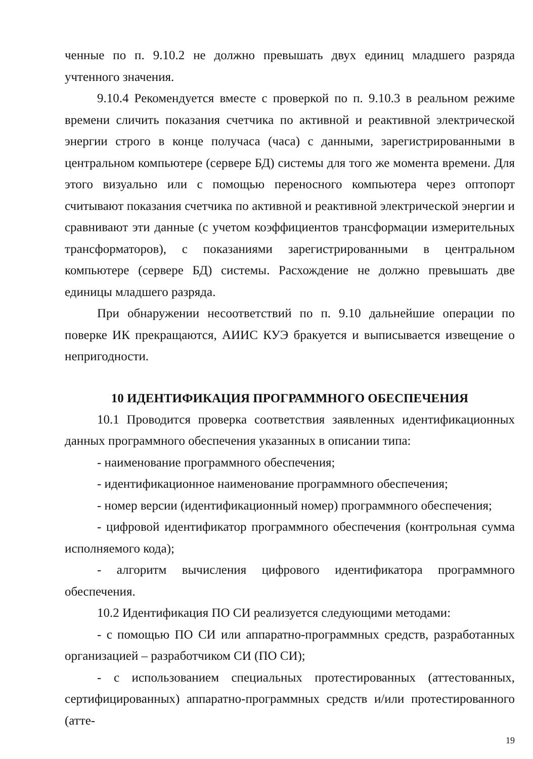ченные по п. 9.10.2 не должно превышать двух единиц младшего разряда учтенного значения.
9.10.4 Рекомендуется вместе с проверкой по п. 9.10.3 в реальном режиме времени сличить показания счетчика по активной и реактивной электрической энергии строго в конце получаса (часа) с данными, зарегистрированными в центральном компьютере (сервере БД) системы для того же момента времени. Для этого визуально или с помощью переносного компьютера через оптопорт считывают показания счетчика по активной и реактивной электрической энергии и сравнивают эти данные (с учетом коэффициентов трансформации измерительных трансформаторов), с показаниями зарегистрированными в центральном компьютере (сервере БД) системы. Расхождение не должно превышать две единицы младшего разряда.
При обнаружении несоответствий по п. 9.10 дальнейшие операции по поверке ИК прекращаются, АИИС КУЭ бракуется и выписывается извещение о непригодности.
10 ИДЕНТИФИКАЦИЯ ПРОГРАММНОГО ОБЕСПЕЧЕНИЯ
10.1 Проводится проверка соответствия заявленных идентификационных данных программного обеспечения указанных в описании типа:
- наименование программного обеспечения;
- идентификационное наименование программного обеспечения;
- номер версии (идентификационный номер) программного обеспечения;
- цифровой идентификатор программного обеспечения (контрольная сумма исполняемого кода);
- алгоритм вычисления цифрового идентификатора программного обеспечения.
10.2 Идентификация ПО СИ реализуется следующими методами:
- с помощью ПО СИ или аппаратно-программных средств, разработанных организацией – разработчиком СИ (ПО СИ);
- с использованием специальных протестированных (аттестованных, сертифицированных) аппаратно-программных средств и/или протестированного (атте-
19